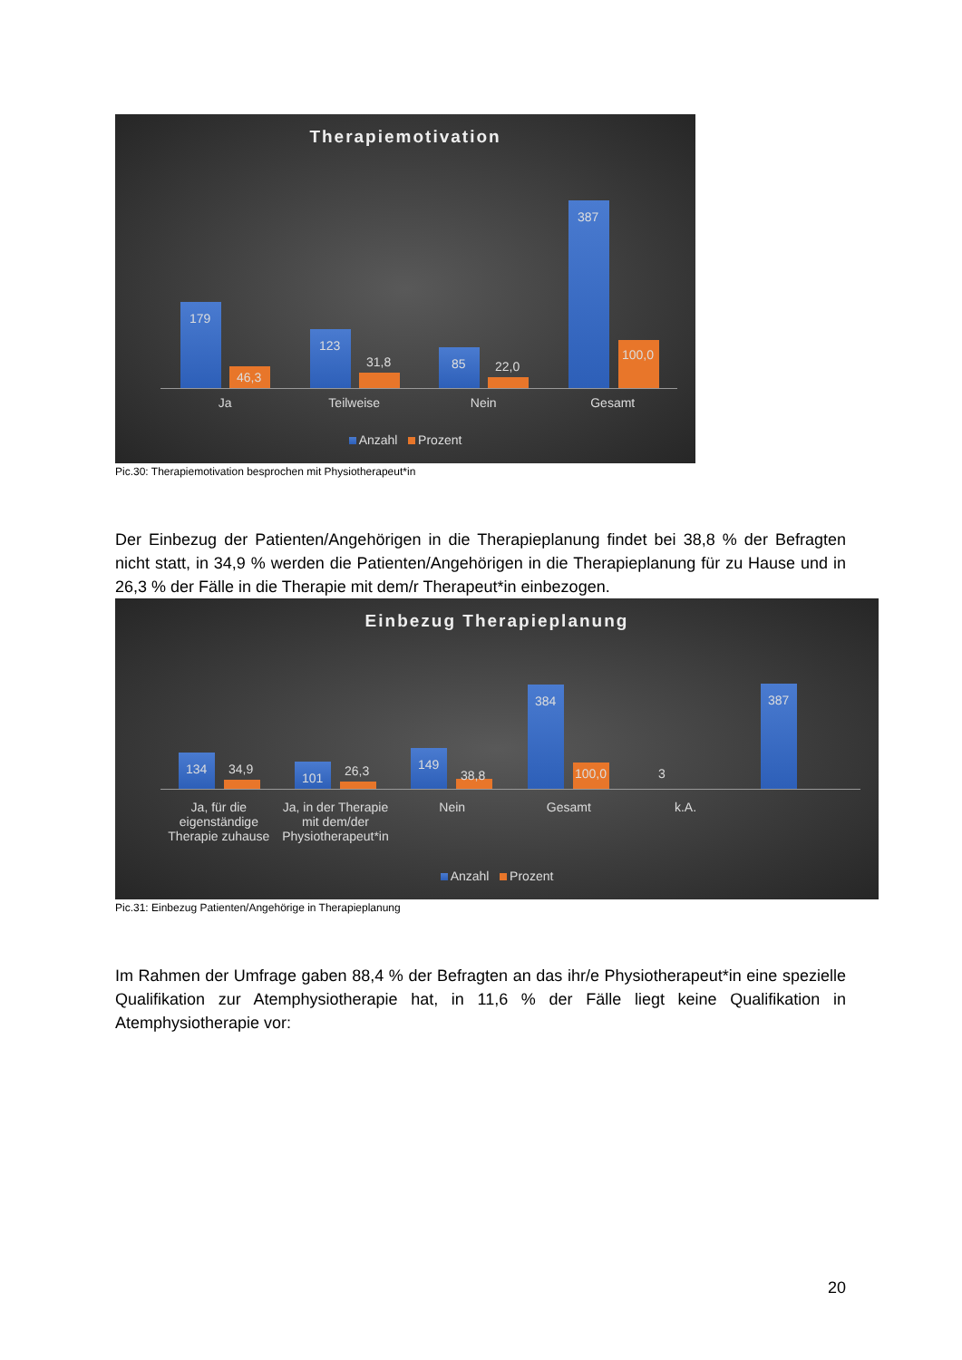Therapiemotivation
179 46,3 123 31,8 85 22,0 387
100,0
Ja Teilweise Nein Gesamt
Anzahl Prozent
Pic.30: Therapiemotivation besprochen mit Physiotherapeut*in
Der Einbezug der Patienten/Angehörigen in die Therapieplanung findet bei 38,8 % der Befragten nicht statt, in 34,9 % werden die Patienten/Angehörigen in die Therapieplanung für zu Hause und in 26,3 % der Fälle in die Therapie mit dem/r Therapeut*in einbezogen.
Einbezug Therapieplanung
134 34,9 101 26,3 149 38,8 384
100,0
3 387
Ja, für die eigenständige Therapie zuhause Ja, in der Therapie mit dem/der Physiotherapeut*in Nein Gesamt k.A.
Anzahl Prozent
Pic.31: Einbezug Patienten/Angehörige in Therapieplanung
Im Rahmen der Umfrage gaben 88,4 % der Befragten an das ihr/e Physiotherapeut*in eine spezielle Qualifikation zur Atemphysiotherapie hat, in 11,6 % der Fälle liegt keine Qualifikation in Atemphysiotherapie vor:
20